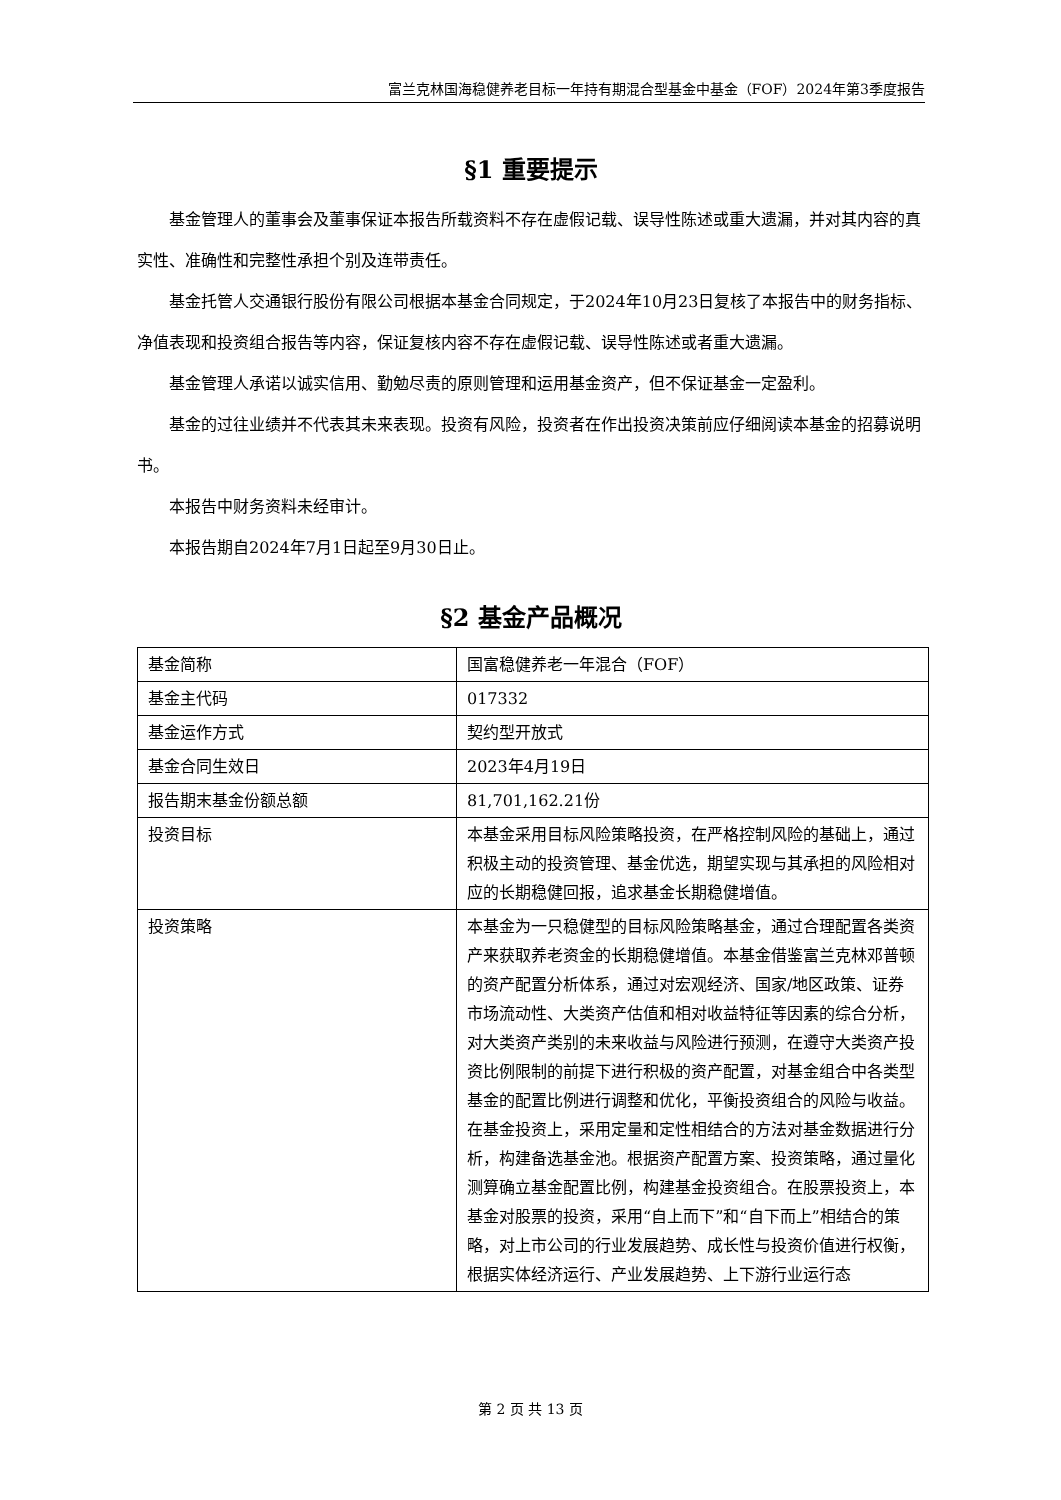富兰克林国海稳健养老目标一年持有期混合型基金中基金（FOF）2024年第3季度报告
§1 重要提示
基金管理人的董事会及董事保证本报告所载资料不存在虚假记载、误导性陈述或重大遗漏，并对其内容的真实性、准确性和完整性承担个别及连带责任。
基金托管人交通银行股份有限公司根据本基金合同规定，于2024年10月23日复核了本报告中的财务指标、净值表现和投资组合报告等内容，保证复核内容不存在虚假记载、误导性陈述或者重大遗漏。
基金管理人承诺以诚实信用、勤勉尽责的原则管理和运用基金资产，但不保证基金一定盈利。
基金的过往业绩并不代表其未来表现。投资有风险，投资者在作出投资决策前应仔细阅读本基金的招募说明书。
本报告中财务资料未经审计。
本报告期自2024年7月1日起至9月30日止。
§2 基金产品概况
| 基金简称 | 国富稳健养老一年混合（FOF） |
| 基金主代码 | 017332 |
| 基金运作方式 | 契约型开放式 |
| 基金合同生效日 | 2023年4月19日 |
| 报告期末基金份额总额 | 81,701,162.21份 |
| 投资目标 | 本基金采用目标风险策略投资，在严格控制风险的基础上，通过积极主动的投资管理、基金优选，期望实现与其承担的风险相对应的长期稳健回报，追求基金长期稳健增值。 |
| 投资策略 | 本基金为一只稳健型的目标风险策略基金，通过合理配置各类资产来获取养老资金的长期稳健增值。本基金借鉴富兰克林邓普顿的资产配置分析体系，通过对宏观经济、国家/地区政策、证券市场流动性、大类资产估值和相对收益特征等因素的综合分析，对大类资产类别的未来收益与风险进行预测，在遵守大类资产投资比例限制的前提下进行积极的资产配置，对基金组合中各类型基金的配置比例进行调整和优化，平衡投资组合的风险与收益。在基金投资上，采用定量和定性相结合的方法对基金数据进行分析，构建备选基金池。根据资产配置方案、投资策略，通过量化测算确立基金配置比例，构建基金投资组合。在股票投资上，本基金对股票的投资，采用“自上而下”和“自下而上”相结合的策略，对上市公司的行业发展趋势、成长性与投资价值进行权衡，根据实体经济运行、产业发展趋势、上下游行业运行态 |
第 2 页 共 13 页